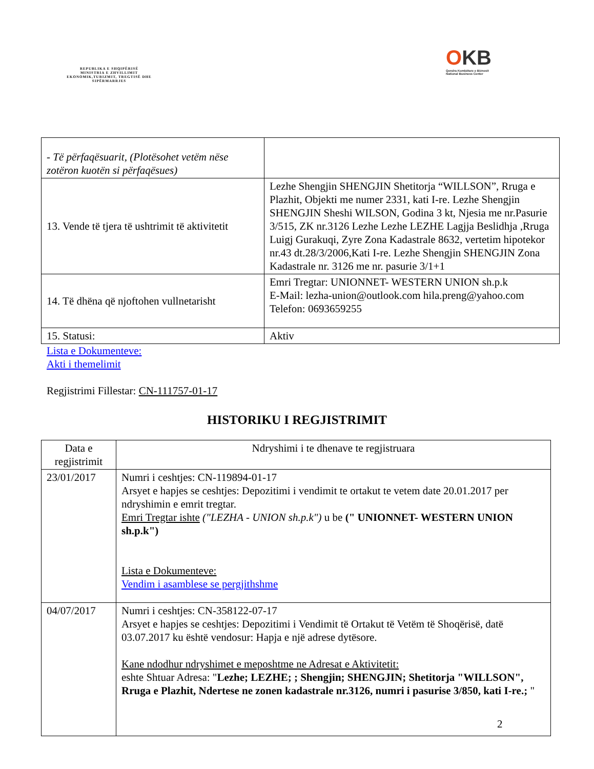REPUBLIKA E SHQIPËRISË
MINISTRIA E ZHVILLIMIT EKONOMIK,TURIZMIT, TREGTISË DHE SIPËRMARRJES
OKB
Qendra Kombëtare e Biznesit
National Business Center
| - Të përfaqësuarit, (Plotësohet vetëm nëse zotëron kuotën si përfaqësues) | |
| 13. Vende të tjera të ushtrimit të aktivitetit | Lezhe Shengjin SHENGJIN Shetitorja “WILLSON”, Rruga e Plazhit, Objekti me numer 2331, kati I-re. Lezhe Shengjin SHENGJIN Sheshi WILSON, Godina 3 kt, Njesia me nr.Pasurie 3/515, ZK nr.3126 Lezhe Lezhe LEZHE Lagjja Beslidhja ,Rruga Luigj Gurakuqi, Zyre Zona Kadastrale 8632, vertetim hipotekor nr.43 dt.28/3/2006,Kati I-re. Lezhe Shengjin SHENGJIN Zona Kadastrale nr. 3126 me nr. pasurie 3/1+1 |
| 14. Të dhëna që njoftohen vullnetarisht | Emri Tregtar: UNIONNET- WESTERN UNION sh.p.k E-Mail: lezha-union@outlook.com hila.preng@yahoo.com Telefon: 0693659255 |
| 15. Statusi: | Aktiv |
Lista e Dokumenteve:
Akti i themelimit
Regjistrimi Fillestar: CN-111757-01-17
HISTORIKU I REGJISTRIMIT
| Data e regjistrimit | Ndryshimi i te dhenave te regjistruara |
| --- | --- |
| 23/01/2017 | Numri i ceshtjes: CN-119894-01-17 Arsyet e hapjes se ceshtjes: Depozitimi i vendimit te ortakut te vetem date 20.01.2017 per ndryshimin e emrit tregtar. Emri Tregtar ishte ("LEZHA - UNION sh.p.k") u be (" UNIONNET- WESTERN UNION sh.p.k") Lista e Dokumenteve: Vendim i asamblese se pergjithshme |
| 04/07/2017 | Numri i ceshtjes: CN-358122-07-17 Arsyet e hapjes se ceshtjes: Depozitimi i Vendimit të Ortakut të Vetëm të Shoqërisë, datë 03.07.2017 ku është vendosur: Hapja e një adrese dytësore. Kane ndodhur ndryshimet e meposhtme ne Adresat e Aktivitetit: eshte Shtuar Adresa: " Lezhe; LEZHE; ; Shengjin; SHENGJIN; Shetitorja "WILLSON", Rruga e Plazhit, Ndertese ne zonen kadastrale nr.3126, numri i pasurise 3/850, kati I-re.; " |
2